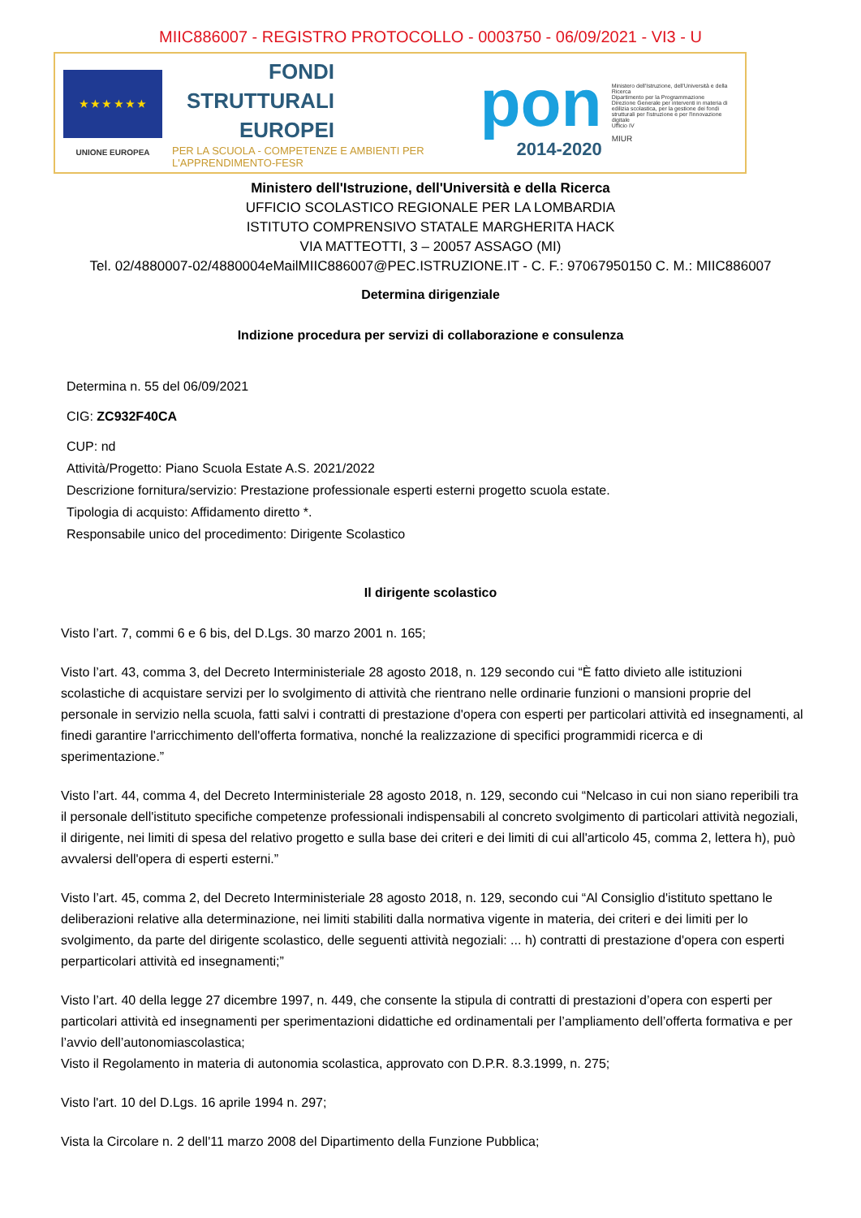MIIC886007 - REGISTRO PROTOCOLLO - 0003750 - 06/09/2021 - VI3 - U
★ ★ ★ ★ ★ ★
UNIONE EUROPEA
FONDI
STRUTTURALI
EUROPEI
PER LA SCUOLA - COMPETENZE E AMBIENTI PER L'APPRENDIMENTO-FESR
pon
2014-2020
Ministero dell'Istruzione, dell'Università e della Ricerca
Dipartimento per la Programmazione
Direzione Generale per interventi in materia di edilizia scolastica, per la gestione dei fondi strutturali per l'istruzione e per l'innovazione digitale
Ufficio IV
MIUR
Ministero dell'Istruzione, dell'Università e della Ricerca
UFFICIO SCOLASTICO REGIONALE PER LA LOMBARDIA
ISTITUTO COMPRENSIVO STATALE MARGHERITA HACK
VIA MATTEOTTI, 3 – 20057 ASSAGO (MI)
Tel. 02/4880007-02/4880004eMailMIIC886007@PEC.ISTRUZIONE.IT - C. F.: 97067950150 C. M.: MIIC886007
Determina dirigenziale
Indizione procedura per servizi di collaborazione e consulenza
Determina n. 55 del 06/09/2021
CIG: ZC932F40CA
CUP: nd
Attività/Progetto: Piano Scuola Estate A.S. 2021/2022
Descrizione fornitura/servizio: Prestazione professionale esperti esterni progetto scuola estate.
Tipologia di acquisto: Affidamento diretto *.
Responsabile unico del procedimento: Dirigente Scolastico
Il dirigente scolastico
Visto l’art. 7, commi 6 e 6 bis, del D.Lgs. 30 marzo 2001 n. 165;
Visto l’art. 43, comma 3, del Decreto Interministeriale 28 agosto 2018, n. 129 secondo cui “È fatto divieto alle istituzioni scolastiche di acquistare servizi per lo svolgimento di attività che rientrano nelle ordinarie funzioni o mansioni proprie del personale in servizio nella scuola, fatti salvi i contratti di prestazione d'opera con esperti per particolari attività ed insegnamenti, al finedi garantire l'arricchimento dell'offerta formativa, nonché la realizzazione di specifici programmidi ricerca e di sperimentazione.”
Visto l’art. 44, comma 4, del Decreto Interministeriale 28 agosto 2018, n. 129, secondo cui “Nelcaso in cui non siano reperibili tra il personale dell'istituto specifiche competenze professionali indispensabili al concreto svolgimento di particolari attività negoziali, il dirigente, nei limiti di spesa del relativo progetto e sulla base dei criteri e dei limiti di cui all'articolo 45, comma 2, lettera h), può avvalersi dell'opera di esperti esterni.”
Visto l’art. 45, comma 2, del Decreto Interministeriale 28 agosto 2018, n. 129, secondo cui “Al Consiglio d'istituto spettano le deliberazioni relative alla determinazione, nei limiti stabiliti dalla normativa vigente in materia, dei criteri e dei limiti per lo svolgimento, da parte del dirigente scolastico, delle seguenti attività negoziali: ... h) contratti di prestazione d'opera con esperti perparticolari attività ed insegnamenti;”
Visto l’art. 40 della legge 27 dicembre 1997, n. 449, che consente la stipula di contratti di prestazioni d’opera con esperti per particolari attività ed insegnamenti per sperimentazioni didattiche ed ordinamentali per l’ampliamento dell’offerta formativa e per l’avvio dell’autonomiascolastica;
Visto il Regolamento in materia di autonomia scolastica, approvato con D.P.R. 8.3.1999, n. 275;
Visto l'art. 10 del D.Lgs. 16 aprile 1994 n. 297;
Vista la Circolare n. 2 dell'11 marzo 2008 del Dipartimento della Funzione Pubblica;